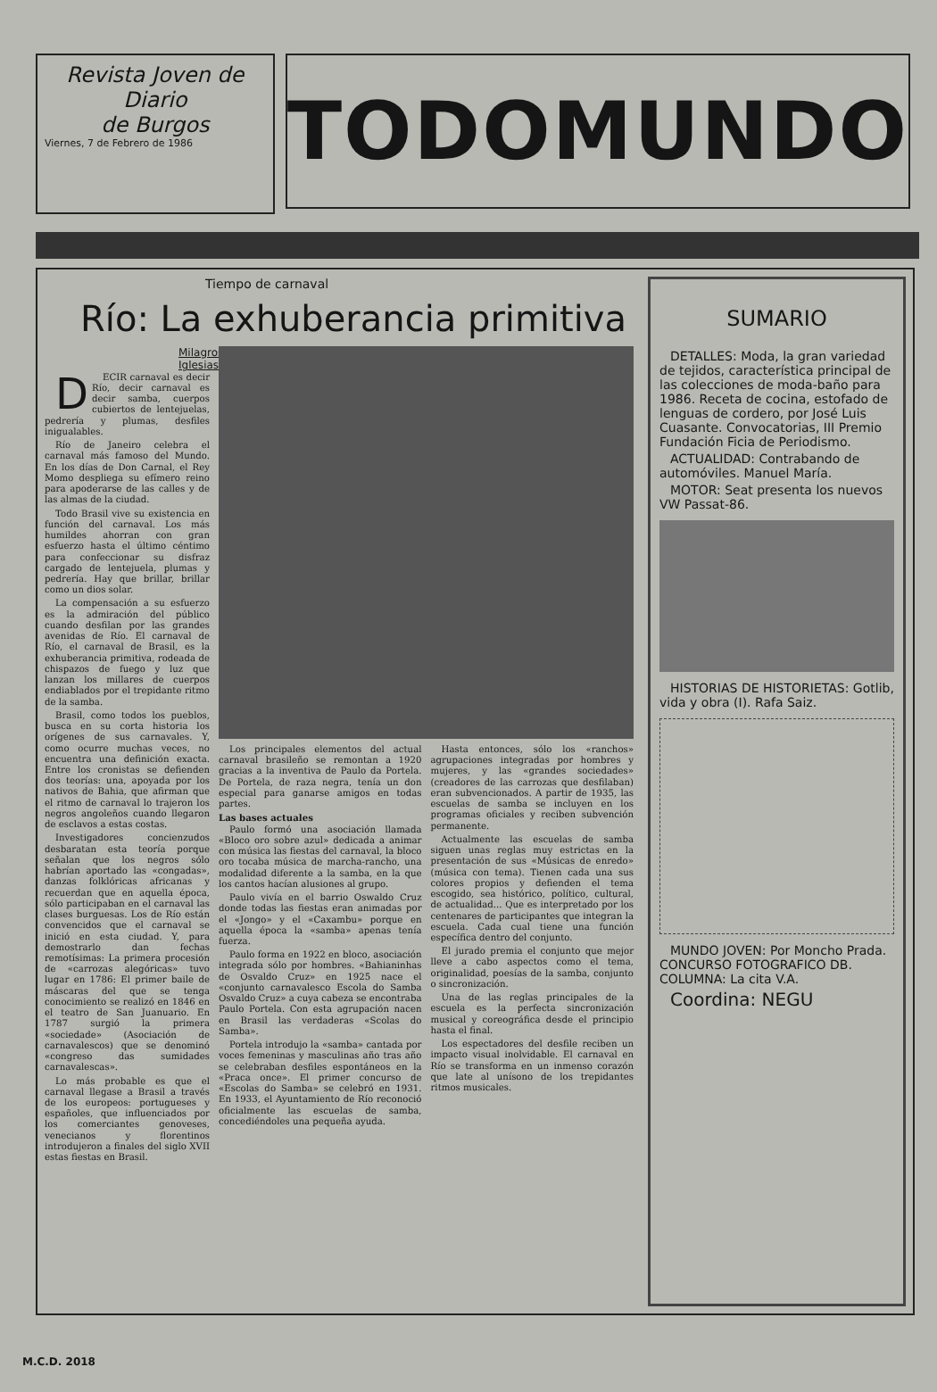Revista Joven de
Diario
de Burgos
Viernes, 7 de Febrero de 1986
TODOMUNDO
Tiempo de carnaval
Río: La exhuberancia primitiva
Milagros Iglesias
DECIR carnaval es decir Río, decir carnaval es decir samba, cuerpos cubiertos de lentejuelas, pedrería y plumas, desfiles inigualables.
Río de Janeiro celebra el carnaval más famoso del Mundo. En los días de Don Carnal, el Rey Momo despliega su efímero reino para apoderarse de las calles y de las almas de la ciudad.
Todo Brasil vive su existencia en función del carnaval. Los más humildes ahorran con gran esfuerzo hasta el último céntimo para confeccionar su disfraz cargado de lentejuela, plumas y pedrería. Hay que brillar, brillar como un dios solar.
La compensación a su esfuerzo es la admiración del público cuando desfilan por las grandes avenidas de Río. El carnaval de Río, el carnaval de Brasil, es la exhuberancia primitiva, rodeada de chispazos de fuego y luz que lanzan los millares de cuerpos endiablados por el trepidante ritmo de la samba.
Brasil, como todos los pueblos, busca en su corta historia los orígenes de sus carnavales. Y, como ocurre muchas veces, no encuentra una definición exacta. Entre los cronistas se defienden dos teorías: una, apoyada por los nativos de Bahia, que afirman que el ritmo de carnaval lo trajeron los negros angoleños cuando llegaron de esclavos a estas costas.
Investigadores concienzudos desbaratan esta teoría porque señalan que los negros sólo habrían aportado las «congadas», danzas folklóricas africanas y recuerdan que en aquella época, sólo participaban en el carnaval las clases burguesas. Los de Río están convencidos que el carnaval se inició en esta ciudad. Y, para demostrarlo dan fechas remotísimas: La primera procesión de «carrozas alegóricas» tuvo lugar en 1786: El primer baile de máscaras del que se tenga conocimiento se realizó en 1846 en el teatro de San Juanuario. En 1787 surgió la primera «sociedade» (Asociación de carnavalescos) que se denominó «congreso das sumidades carnavalescas».
Lo más probable es que el carnaval llegase a Brasil a través de los europeos: portugueses y españoles, que influenciados por los comerciantes genoveses, venecianos y florentinos introdujeron a finales del siglo XVII estas fiestas en Brasil.
Los principales elementos del actual carnaval brasileño se remontan a 1920 gracias a la inventiva de Paulo da Portela. De Portela, de raza negra, tenía un don especial para ganarse amigos en todas partes.
Las bases actuales
Paulo formó una asociación llamada «Bloco oro sobre azul» dedicada a animar con música las fiestas del carnaval, la bloco oro tocaba música de marcha-rancho, una modalidad diferente a la samba, en la que los cantos hacían alusiones al grupo.
Paulo vivía en el barrio Oswaldo Cruz donde todas las fiestas eran animadas por el «Jongo» y el «Caxambu» porque en aquella época la «samba» apenas tenía fuerza.
Paulo forma en 1922 en bloco, asociación integrada sólo por hombres. «Bahianinhas de Osvaldo Cruz» en 1925 nace el «conjunto carnavalesco Escola do Samba Osvaldo Cruz» a cuya cabeza se encontraba Paulo Portela. Con esta agrupación nacen en Brasil las verdaderas «Scolas do Samba».
Portela introdujo la «samba» cantada por voces femeninas y masculinas año tras año se celebraban desfiles espontáneos en la «Praca once». El primer concurso de «Escolas do Samba» se celebró en 1931. En 1933, el Ayuntamiento de Río reconoció oficialmente las escuelas de samba, concediéndoles una pequeña ayuda.
Hasta entonces, sólo los «ranchos» agrupaciones integradas por hombres y mujeres, y las «grandes sociedades» (creadores de las carrozas que desfilaban) eran subvencionados. A partir de 1935, las escuelas de samba se incluyen en los programas oficiales y reciben subvención permanente.
Actualmente las escuelas de samba siguen unas reglas muy estrictas en la presentación de sus «Músicas de enredo» (música con tema). Tienen cada una sus colores propios y defienden el tema escogido, sea histórico, político, cultural, de actualidad... Que es interpretado por los centenares de participantes que integran la escuela. Cada cual tiene una función específica dentro del conjunto.
El jurado premia el conjunto que mejor lleve a cabo aspectos como el tema, originalidad, poesías de la samba, conjunto o sincronización.
Una de las reglas principales de la escuela es la perfecta sincronización musical y coreográfica desde el principio hasta el final.
Los espectadores del desfile reciben un impacto visual inolvidable. El carnaval en Río se transforma en un inmenso corazón que late al unísono de los trepidantes ritmos musicales.
SUMARIO
DETALLES: Moda, la gran variedad de tejidos, característica principal de las colecciones de moda-baño para 1986. Receta de cocina, estofado de lenguas de cordero, por José Luis Cuasante. Convocatorias, III Premio Fundación Ficia de Periodismo.
ACTUALIDAD: Contrabando de automóviles. Manuel María.
MOTOR: Seat presenta los nuevos VW Passat-86.
HISTORIAS DE HISTORIETAS: Gotlib, vida y obra (I). Rafa Saiz.
MUNDO JOVEN: Por Moncho Prada.
CONCURSO FOTOGRAFICO DB.
COLUMNA: La cita V.A.
Coordina: NEGU
M.C.D. 2018